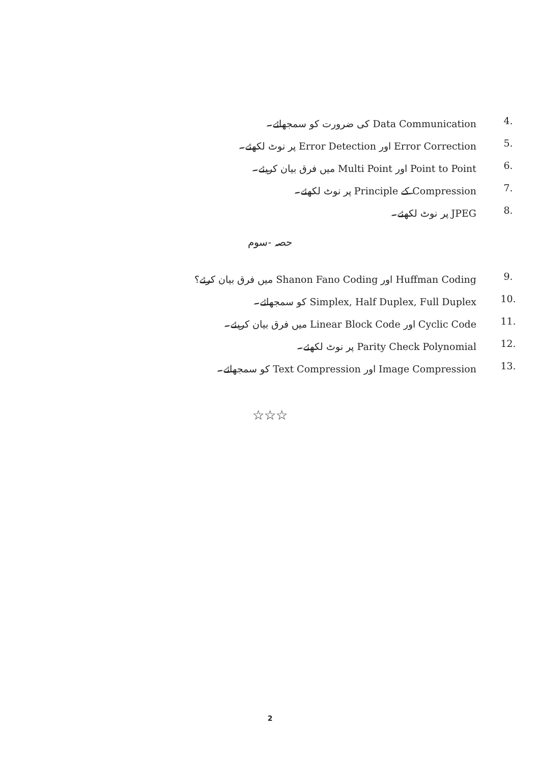.4 Data Communication کی ضرورت کو سمجھائے۔
.5 Error Correction اور Error Detection پر نوٹ لکھئے۔
.6 Point to Point اور Multi Point میں فرق بیان کریئے۔
.7 Compression کے Principle پر نوٹ لکھئے۔
.8 JPEG پر نوٹ لکھئے۔
حصہ -سوم
.9 Huffman Coding اور Shanon Fano Coding میں فرق بیان کرئے؟
.10 Simplex, Half Duplex, Full Duplex کو سمجھائے۔
.11 Cyclic Code اور Linear Block Code میں فرق بیان کریئے۔
.12 Parity Check Polynomial پر نوٹ لکھئے۔
.13 Image Compression اور Text Compression کو سمجھائے۔
☆☆☆
2